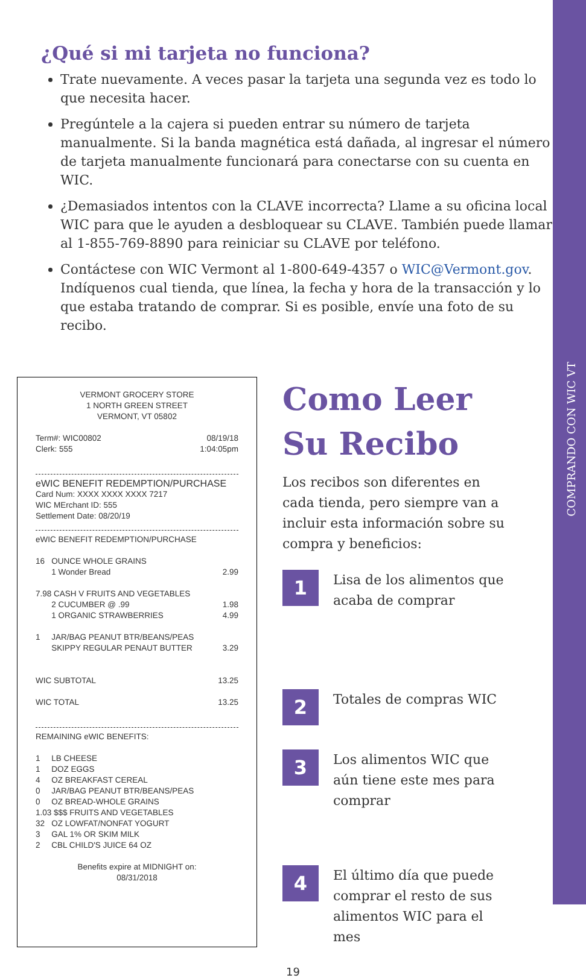COMPRANDO CON WIC VT
¿Qué si mi tarjeta no funciona?
Trate nuevamente. A veces pasar la tarjeta una segunda vez es todo lo que necesita hacer.
Pregúntele a la cajera si pueden entrar su número de tarjeta manualmente. Si la banda magnética está dañada, al ingresar el número de tarjeta manualmente funcionará para conectarse con su cuenta en WIC.
¿Demasiados intentos con la CLAVE incorrecta? Llame a su oficina local WIC para que le ayuden a desbloquear su CLAVE. También puede llamar al 1-855-769-8890 para reiniciar su CLAVE por teléfono.
Contáctese con WIC Vermont al 1-800-649-4357 o WIC@Vermont.gov. Indíquenos cual tienda, que línea, la fecha y hora de la transacción y lo que estaba tratando de comprar. Si es posible, envíe una foto de su recibo.
VERMONT GROCERY STORE
1 NORTH GREEN STREET
VERMONT, VT 05802
Term#: WIC00802
Clerk: 555 08/19/18
1:04:05pm
eWIC BENEFIT REDEMPTION/PURCHASE
Card Num: XXXX XXXX XXXX 7217
WIC MErchant ID: 555
Settlement Date: 08/20/19
eWIC BENEFIT REDEMPTION/PURCHASE
16 OUNCE WHOLE GRAINS
1 Wonder Bread 2.99
7.98 CASH V FRUITS AND VEGETABLES
2 CUCUMBER @ .99 1.98
1 ORGANIC STRAWBERRIES 4.99
1 JAR/BAG PEANUT BTR/BEANS/PEAS
SKIPPY REGULAR PENAUT BUTTER 3.29
WIC SUBTOTAL 13.25
WIC TOTAL 13.25
REMAINING eWIC BENEFITS:
1 LB CHEESE
1 DOZ EGGS
4 OZ BREAKFAST CEREAL
0 JAR/BAG PEANUT BTR/BEANS/PEAS
0 OZ BREAD-WHOLE GRAINS
1.03 $$$ FRUITS AND VEGETABLES
32 OZ LOWFAT/NONFAT YOGURT
3 GAL 1% OR SKIM MILK
2 CBL CHILD'S JUICE 64 OZ
Benefits expire at MIDNIGHT on:
08/31/2018
Como Leer Su Recibo
Los recibos son diferentes en cada tienda, pero siempre van a incluir esta información sobre su compra y beneficios:
1
Lisa de los alimentos que acaba de comprar
2
Totales de compras WIC
3
Los alimentos WIC que aún tiene este mes para comprar
4
El último día que puede comprar el resto de sus alimentos WIC para el mes
19